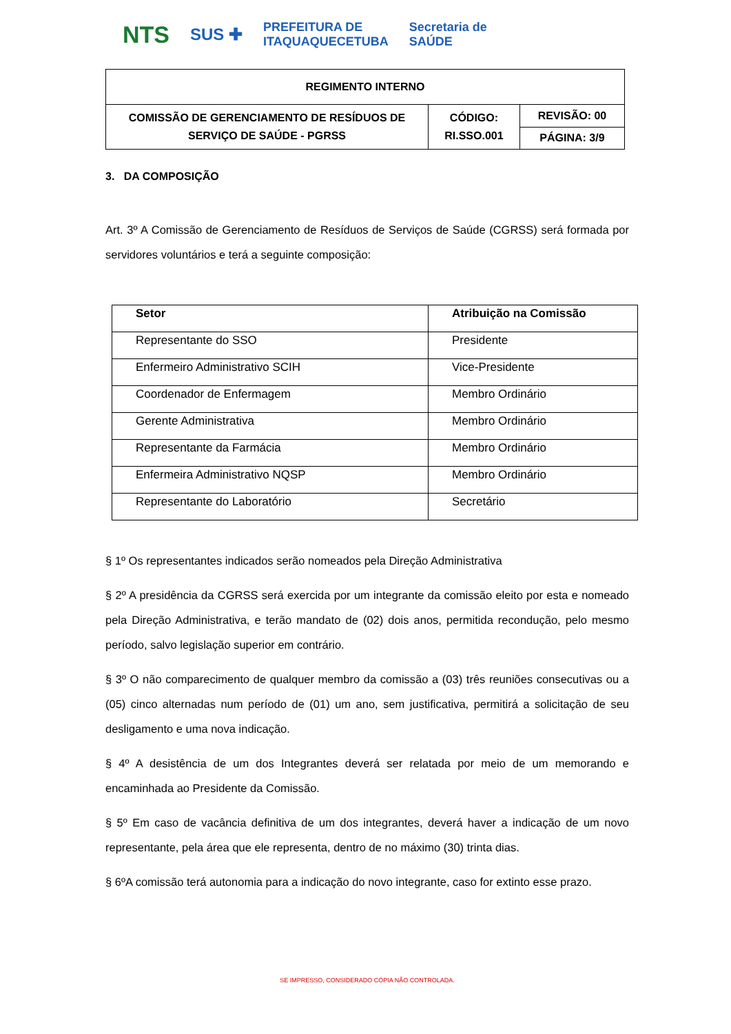NTS SUS ✚ PREFEITURA DE
ITAQUAQUECETUBA Secretaria de
SAÚDE
| REGIMENTO INTERNO | | |
| COMISSÃO DE GERENCIAMENTO DE RESÍDUOS DE SERVIÇO DE SAÚDE - PGRSS | CÓDIGO: RI.SSO.001 | REVISÃO: 00 |
| | | PÁGINA: 3/9 |
3. DA COMPOSIÇÃO
Art. 3º A Comissão de Gerenciamento de Resíduos de Serviços de Saúde (CGRSS) será formada por servidores voluntários e terá a seguinte composição:
| Setor | Atribuição na Comissão |
| --- | --- |
| Representante do SSO | Presidente |
| Enfermeiro Administrativo SCIH | Vice-Presidente |
| Coordenador de Enfermagem | Membro Ordinário |
| Gerente Administrativa | Membro Ordinário |
| Representante da Farmácia | Membro Ordinário |
| Enfermeira Administrativo NQSP | Membro Ordinário |
| Representante do Laboratório | Secretário |
§ 1º Os representantes indicados serão nomeados pela Direção Administrativa
§ 2º A presidência da CGRSS será exercida por um integrante da comissão eleito por esta e nomeado pela Direção Administrativa, e terão mandato de (02) dois anos, permitida recondução, pelo mesmo período, salvo legislação superior em contrário.
§ 3º O não comparecimento de qualquer membro da comissão a (03) três reuniões consecutivas ou a (05) cinco alternadas num período de (01) um ano, sem justificativa, permitirá a solicitação de seu desligamento e uma nova indicação.
§ 4º A desistência de um dos Integrantes deverá ser relatada por meio de um memorando e encaminhada ao Presidente da Comissão.
§ 5º Em caso de vacância definitiva de um dos integrantes, deverá haver a indicação de um novo representante, pela área que ele representa, dentro de no máximo (30) trinta dias.
§ 6ºA comissão terá autonomia para a indicação do novo integrante, caso for extinto esse prazo.
SE IMPRESSO, CONSIDERADO CÓPIA NÃO CONTROLADA.